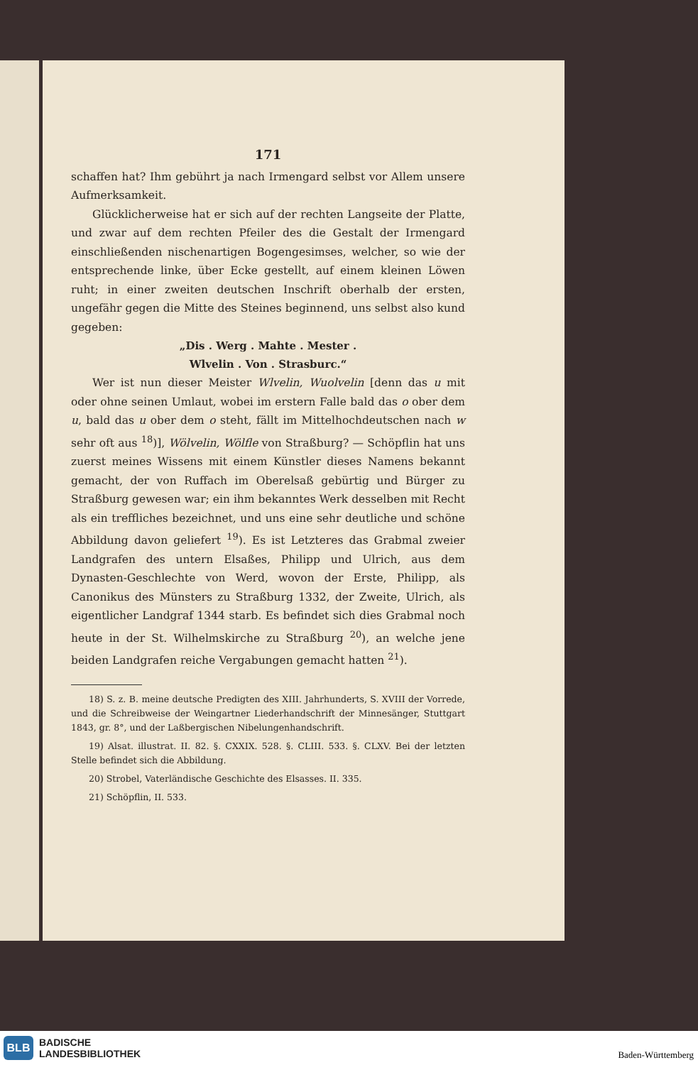171
schaffen hat? Ihm gebührt ja nach Irmengard selbst vor Allem unsere Aufmerksamkeit.
Glücklicherweise hat er sich auf der rechten Langseite der Platte, und zwar auf dem rechten Pfeiler des die Gestalt der Irmengard einschließenden nischenartigen Bogengesimses, welcher, so wie der entsprechende linke, über Ecke gestellt, auf einem kleinen Löwen ruht; in einer zweiten deutschen Inschrift oberhalb der ersten, ungefähr gegen die Mitte des Steines beginnend, uns selbst also kund gegeben:
„Dis . Werg . Mahte . Mester .
Wlvelin . Von . Strasburc.“
Wer ist nun dieser Meister Wlvelin, Wuolvelin [denn das u mit oder ohne seinen Umlaut, wobei im erstern Falle bald das o ober dem u, bald das u ober dem o steht, fällt im Mittelhochdeutschen nach w sehr oft aus <sup>18</sup>)], Wölvelin, Wölfle von Straßburg? — Schöpflin hat uns zuerst meines Wissens mit einem Künstler dieses Namens bekannt gemacht, der von Ruffach im Oberelsaß gebürtig und Bürger zu Straßburg gewesen war; ein ihm bekanntes Werk desselben mit Recht als ein treffliches bezeichnet, und uns eine sehr deutliche und schöne Abbildung davon geliefert <sup>19</sup>). Es ist Letzteres das Grabmal zweier Landgrafen des untern Elsaßes, Philipp und Ulrich, aus dem Dynasten-Geschlechte von Werd, wovon der Erste, Philipp, als Canonikus des Münsters zu Straßburg 1332, der Zweite, Ulrich, als eigentlicher Landgraf 1344 starb. Es befindet sich dies Grabmal noch heute in der St. Wilhelmskirche zu Straßburg <sup>20</sup>), an welche jene beiden Landgrafen reiche Vergabungen gemacht hatten <sup>21</sup>).
18) S. z. B. meine deutsche Predigten des XIII. Jahrhunderts, S. XVIII der Vorrede, und die Schreibweise der Weingartner Liederhandschrift der Minnesänger, Stuttgart 1843, gr. 8°, und der Laßbergischen Nibelungenhandschrift.
19) Alsat. illustrat. II. 82. §. CXXIX. 528. §. CLIII. 533. §. CLXV. Bei der letzten Stelle befindet sich die Abbildung.
20) Strobel, Vaterländische Geschichte des Elsasses. II. 335.
21) Schöpflin, II. 533.
BLB
BADISCHE
LANDESBIBLIOTHEK
Baden-Württemberg